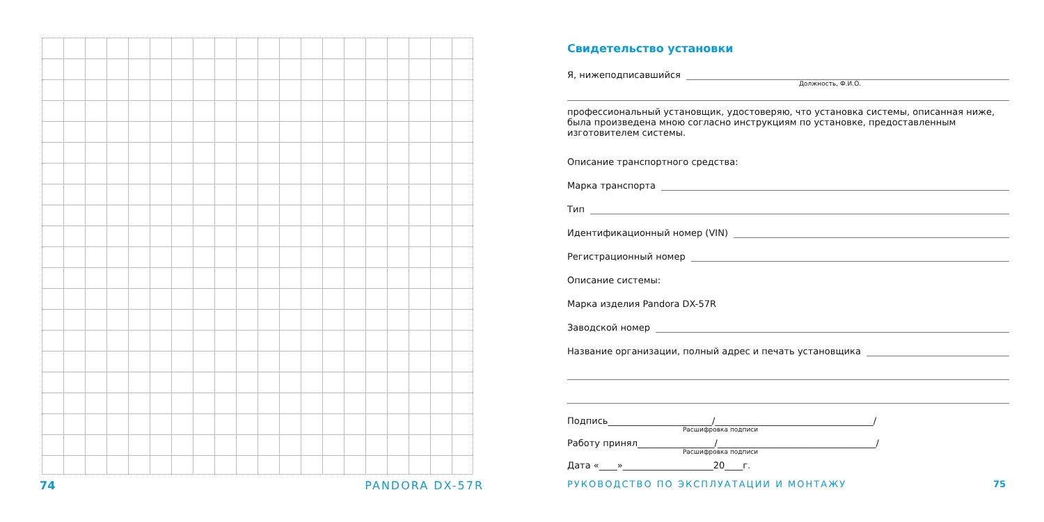74 PANDORA DX-57R
Свидетельство установки
Я, нижеподписавшийся
Должность, Ф.И.О.
профессиональный установщик, удостоверяю, что установка системы, описанная ниже, была произведена мною согласно инструкциям по установке, предоставленным изготовителем системы.
Описание транспортного средства:
Марка транспорта
Тип
Идентификационный номер (VIN)
Регистрационный номер
Описание системы:
Марка изделия Pandora DX-57R
Заводской номер
Название организации, полный адрес и печать установщика
Подпись_______________________/___________________________________/
Расшифровка подписи
Работу принял_________________/___________________________________/
Расшифровка подписи
Дата «____»____________________20____г.
РУКОВОДСТВО ПО ЭКСПЛУАТАЦИИ И МОНТАЖУ 75